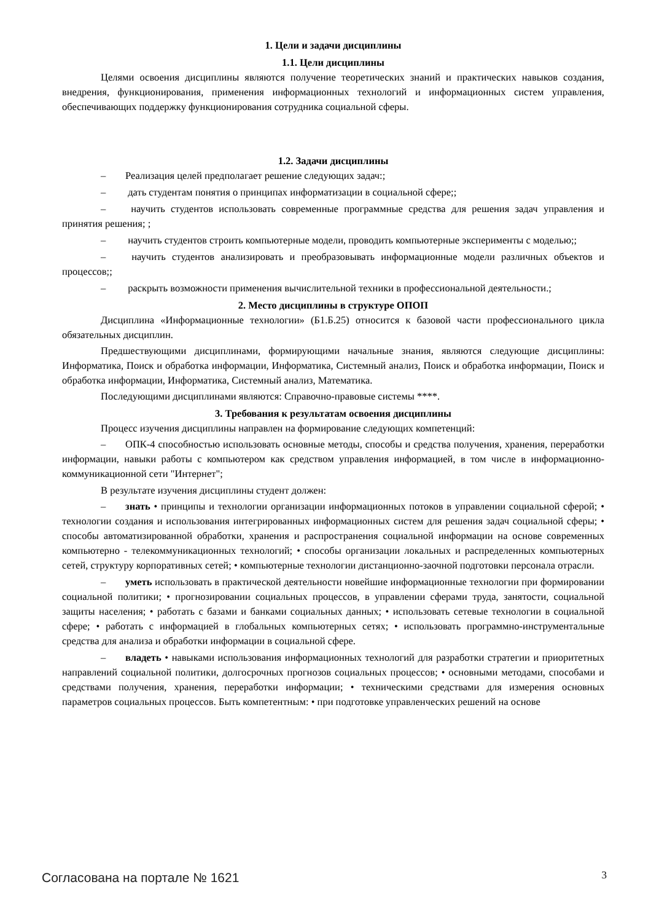1. Цели и задачи дисциплины
1.1. Цели дисциплины
Целями освоения дисциплины являются получение теоретических знаний и практических навыков создания, внедрения, функционирования, применения информационных технологий и информационных систем управления, обеспечивающих поддержку функционирования сотрудника социальной сферы.
1.2. Задачи дисциплины
– Реализация целей предполагает решение следующих задач:;
– дать студентам понятия о принципах информатизации в социальной сфере;;
– научить студентов использовать современные программные средства для решения задач управления и принятия решения; ;
– научить студентов строить компьютерные модели, проводить компьютерные эксперименты с моделью;;
– научить студентов анализировать и преобразовывать информационные модели различных объектов и процессов;;
– раскрыть возможности применения вычислительной техники в профессиональной деятельности.;
2. Место дисциплины в структуре ОПОП
Дисциплина «Информационные технологии» (Б1.Б.25) относится к базовой части профессионального цикла обязательных дисциплин.
Предшествующими дисциплинами, формирующими начальные знания, являются следующие дисциплины: Информатика, Поиск и обработка информации, Информатика, Системный анализ, Поиск и обработка информации, Поиск и обработка информации, Информатика, Системный анализ, Математика.
Последующими дисциплинами являются: Справочно-правовые системы ****.
3. Требования к результатам освоения дисциплины
Процесс изучения дисциплины направлен на формирование следующих компетенций:
– ОПК-4 способностью использовать основные методы, способы и средства получения, хранения, переработки информации, навыки работы с компьютером как средством управления информацией, в том числе в информационно-коммуникационной сети "Интернет";
В результате изучения дисциплины студент должен:
– знать • принципы и технологии организации информационных потоков в управлении социальной сферой; • технологии создания и использования интегрированных информационных систем для решения задач социальной сферы; • способы автоматизированной обработки, хранения и распространения социальной информации на основе современных компьютерно - телекоммуникационных технологий; • способы организации локальных и распределенных компьютерных сетей, структуру корпоративных сетей; • компьютерные технологии дистанционно-заочной подготовки персонала отрасли.
– уметь использовать в практической деятельности новейшие информационные технологии при формировании социальной политики; • прогнозировании социальных процессов, в управлении сферами труда, занятости, социальной защиты населения; • работать с базами и банками социальных данных; • использовать сетевые технологии в социальной сфере; • работать с информацией в глобальных компьютерных сетях; • использовать программно-инструментальные средства для анализа и обработки информации в социальной сфере.
– владеть • навыками использования информационных технологий для разработки стратегии и приоритетных направлений социальной политики, долгосрочных прогнозов социальных процессов; • основными методами, способами и средствами получения, хранения, переработки информации; • техническими средствами для измерения основных параметров социальных процессов. Быть компетентным: • при подготовке управленческих решений на основе
Согласована на портале № 1621 3